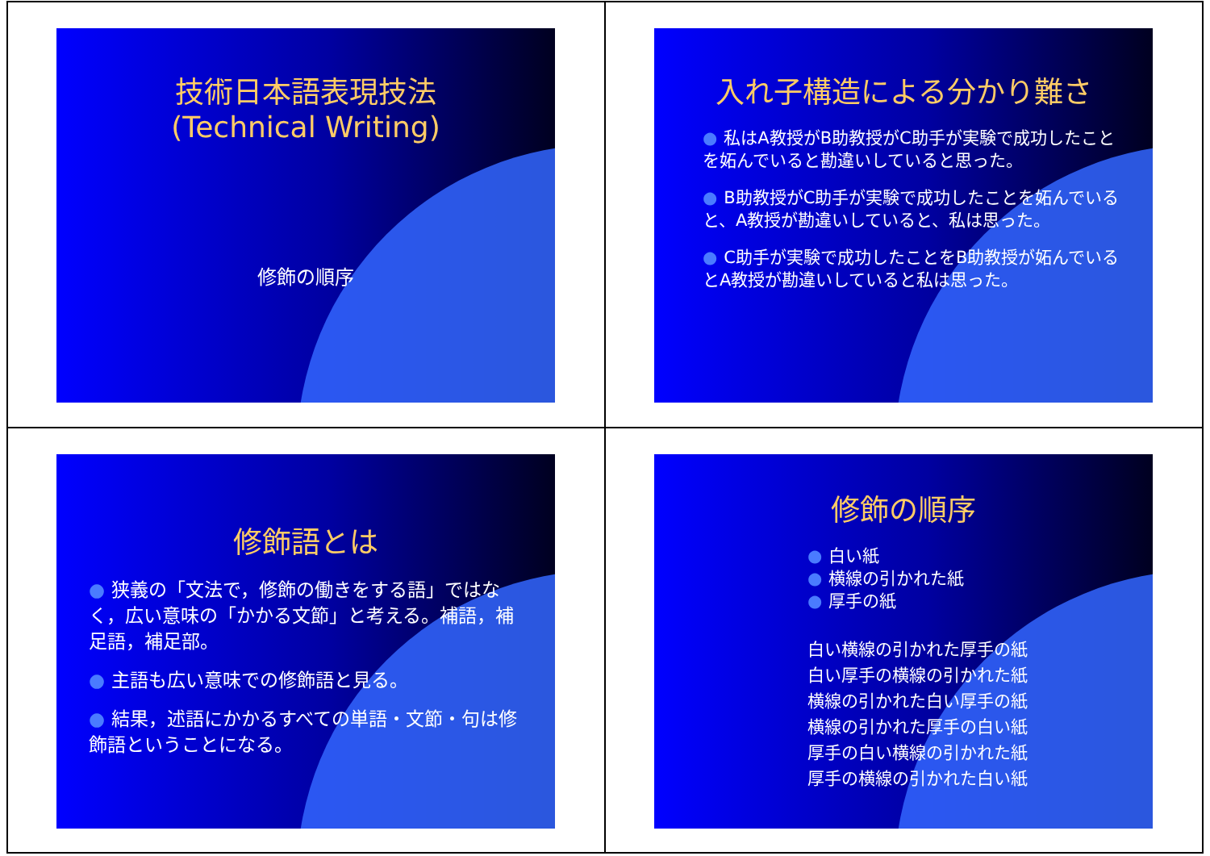技術日本語表現技法
(Technical Writing)
修飾の順序
入れ子構造による分かり難さ
● 私はA教授がB助教授がC助手が実験で成功したことを妬んでいると勘違いしていると思った。
● B助教授がC助手が実験で成功したことを妬んでいると、A教授が勘違いしていると、私は思った。
● C助手が実験で成功したことをB助教授が妬んでいるとA教授が勘違いしていると私は思った。
修飾語とは
● 狭義の「文法で，修飾の働きをする語」ではなく，広い意味の「かかる文節」と考える。補語，補足語，補足部。
● 主語も広い意味での修飾語と見る。
● 結果，述語にかかるすべての単語・文節・句は修飾語ということになる。
修飾の順序
● 白い紙
● 横線の引かれた紙
● 厚手の紙
白い横線の引かれた厚手の紙
白い厚手の横線の引かれた紙
横線の引かれた白い厚手の紙
横線の引かれた厚手の白い紙
厚手の白い横線の引かれた紙
厚手の横線の引かれた白い紙